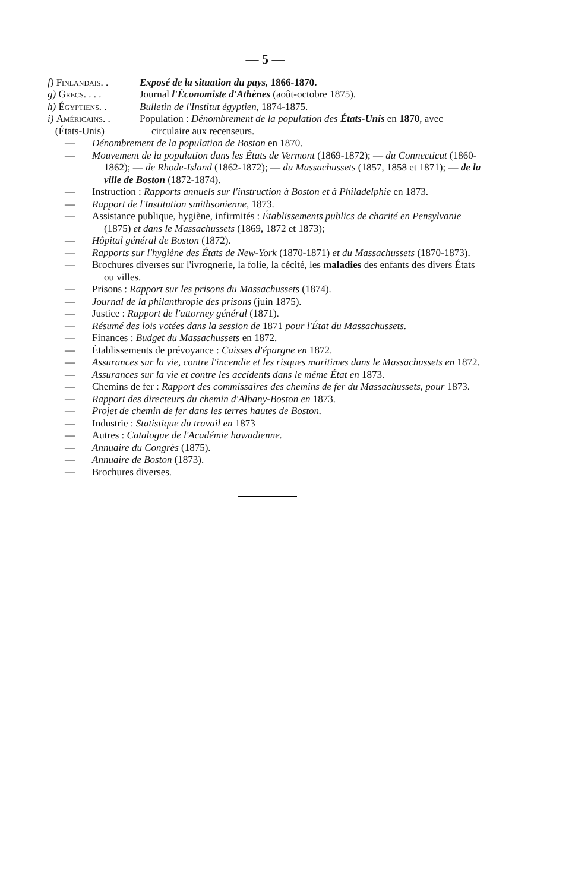— 5 —
f) Finlandais. .
Exposé de la situation du pays, 1866-1870.
g) Grecs. . . . Journal l'Économiste d'Athènes (août-octobre 1875).
h) Égyptiens. . Bulletin de l'Institut égyptien, 1874-1875.
i) Américains. .
(États-Unis)
Population : Dénombrement de la population des États-Unis en 1870, avec circulaire aux recenseurs.
— Dénombrement de la population de Boston en 1870.
— Mouvement de la population dans les États de Vermont (1869-1872); — du Connecticut (1860-1862); — de Rhode-Island (1862-1872); — du Massachussets (1857, 1858 et 1871); — de la ville de Boston (1872-1874).
— Instruction : Rapports annuels sur l'instruction à Boston et à Philadelphie en 1873.
— Rapport de l'Institution smithsonienne, 1873.
— Assistance publique, hygiène, infirmités : Établissements publics de charité en Pensylvanie (1875) et dans le Massachussets (1869, 1872 et 1873);
— Hôpital général de Boston (1872).
— Rapports sur l'hygiène des États de New-York (1870-1871) et du Massachussets (1870-1873).
— Brochures diverses sur l'ivrognerie, la folie, la cécité, les maladies des enfants des divers États ou villes.
— Prisons : Rapport sur les prisons du Massachussets (1874).
— Journal de la philanthropie des prisons (juin 1875).
— Justice : Rapport de l'attorney général (1871).
— Résumé des lois votées dans la session de 1871 pour l'État du Massachussets.
— Finances : Budget du Massachussets en 1872.
— Établissements de prévoyance : Caisses d'épargne en 1872.
— Assurances sur la vie, contre l'incendie et les risques maritimes dans le Massachussets en 1872.
— Assurances sur la vie et contre les accidents dans le même État en 1873.
— Chemins de fer : Rapport des commissaires des chemins de fer du Massachussets, pour 1873.
— Rapport des directeurs du chemin d'Albany-Boston en 1873.
— Projet de chemin de fer dans les terres hautes de Boston.
— Industrie : Statistique du travail en 1873
— Autres : Catalogue de l'Académie hawadienne.
— Annuaire du Congrès (1875).
— Annuaire de Boston (1873).
— Brochures diverses.